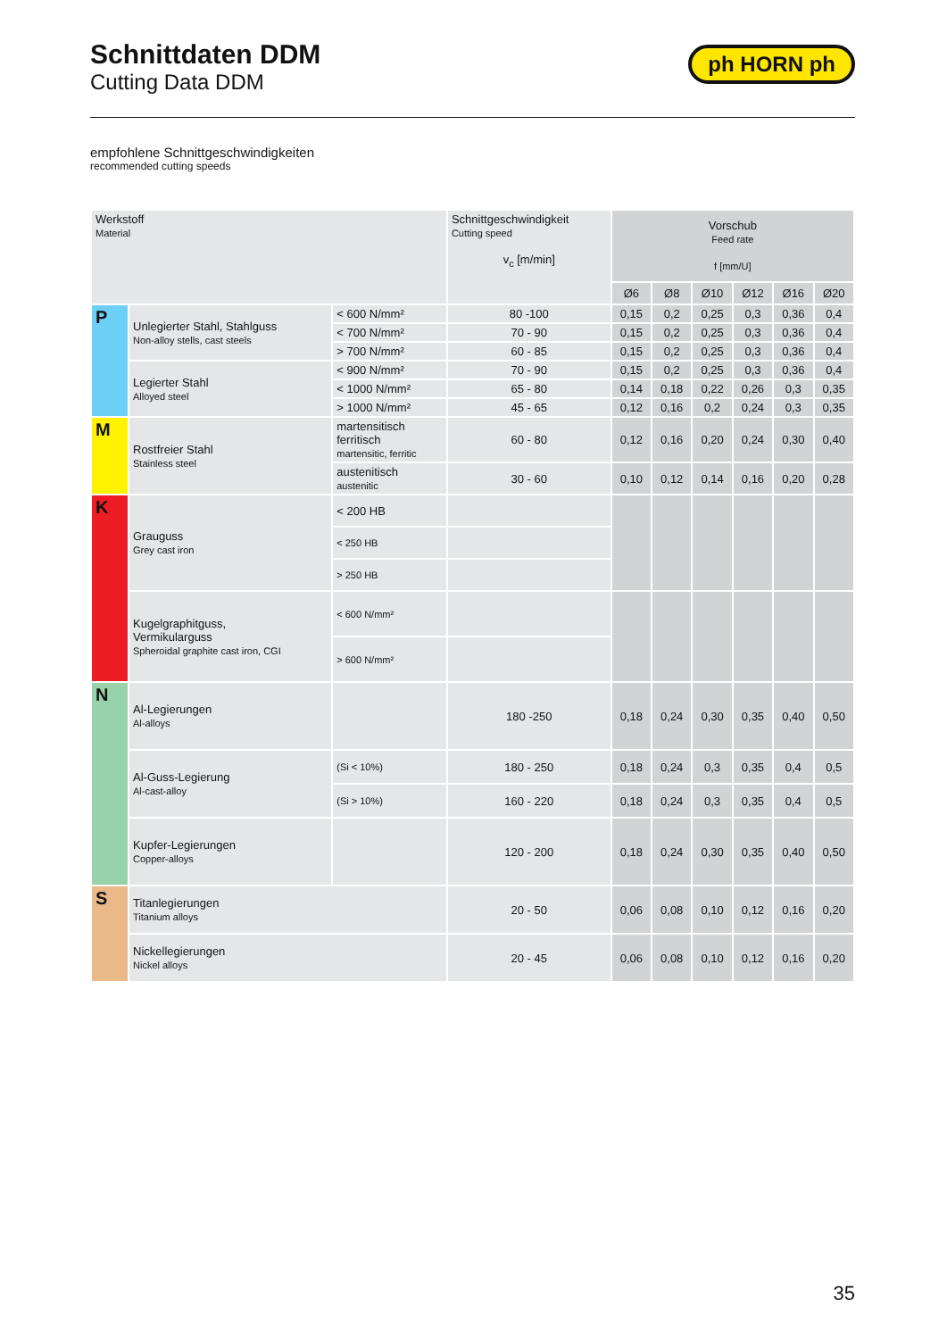Schnittdaten DDM
Cutting Data DDM
ph HORN ph
empfohlene Schnittgeschwindigkeiten
recommended cutting speeds
| Werkstoff Material | | | Schnittgeschwindigkeit Cutting speed v<sub>c</sub> [m/min] | Vorschub Feed rate f [mm/U] | | | | | |
| --- | --- | --- | --- | --- | --- | --- | --- | --- | --- |
| | | | | Ø6 | Ø8 | Ø10 | Ø12 | Ø16 | Ø20 |
| P | Unlegierter Stahl, Stahlguss Non-alloy stells, cast steels | < 600 N/mm² | 80 -100 | 0,15 | 0,2 | 0,25 | 0,3 | 0,36 | 0,4 |
| | | < 700 N/mm² | 70 - 90 | 0,15 | 0,2 | 0,25 | 0,3 | 0,36 | 0,4 |
| | | > 700 N/mm² | 60 - 85 | 0,15 | 0,2 | 0,25 | 0,3 | 0,36 | 0,4 |
| | Legierter Stahl Alloyed steel | < 900 N/mm² | 70 - 90 | 0,15 | 0,2 | 0,25 | 0,3 | 0,36 | 0,4 |
| | | < 1000 N/mm² | 65 - 80 | 0,14 | 0,18 | 0,22 | 0,26 | 0,3 | 0,35 |
| | | > 1000 N/mm² | 45 - 65 | 0,12 | 0,16 | 0,2 | 0,24 | 0,3 | 0,35 |
| M | Rostfreier Stahl Stainless steel | martensitisch ferritisch martensitic, ferritic | 60 - 80 | 0,12 | 0,16 | 0,20 | 0,24 | 0,30 | 0,40 |
| | | austenitisch austenitic | 30 - 60 | 0,10 | 0,12 | 0,14 | 0,16 | 0,20 | 0,28 |
| K | Grauguss Grey cast iron | < 200 HB | | | | | | | |
| | | < 250 HB | | | | | | | |
| | | > 250 HB | | | | | | | |
| | Kugelgraphitguss, Vermikularguss Spheroidal graphite cast iron, CGI | < 600 N/mm² | | | | | | | |
| | | > 600 N/mm² | | | | | | | |
| N | Al-Legierungen Al-alloys | | 180 -250 | 0,18 | 0,24 | 0,30 | 0,35 | 0,40 | 0,50 |
| | Al-Guss-Legierung Al-cast-alloy | (Si < 10%) | 180 - 250 | 0,18 | 0,24 | 0,3 | 0,35 | 0,4 | 0,5 |
| | | (Si > 10%) | 160 - 220 | 0,18 | 0,24 | 0,3 | 0,35 | 0,4 | 0,5 |
| | Kupfer-Legierungen Copper-alloys | | 120 - 200 | 0,18 | 0,24 | 0,30 | 0,35 | 0,40 | 0,50 |
| S | Titanlegierungen Titanium alloys | | 20 - 50 | 0,06 | 0,08 | 0,10 | 0,12 | 0,16 | 0,20 |
| | Nickellegierungen Nickel alloys | | 20 - 45 | 0,06 | 0,08 | 0,10 | 0,12 | 0,16 | 0,20 |
35